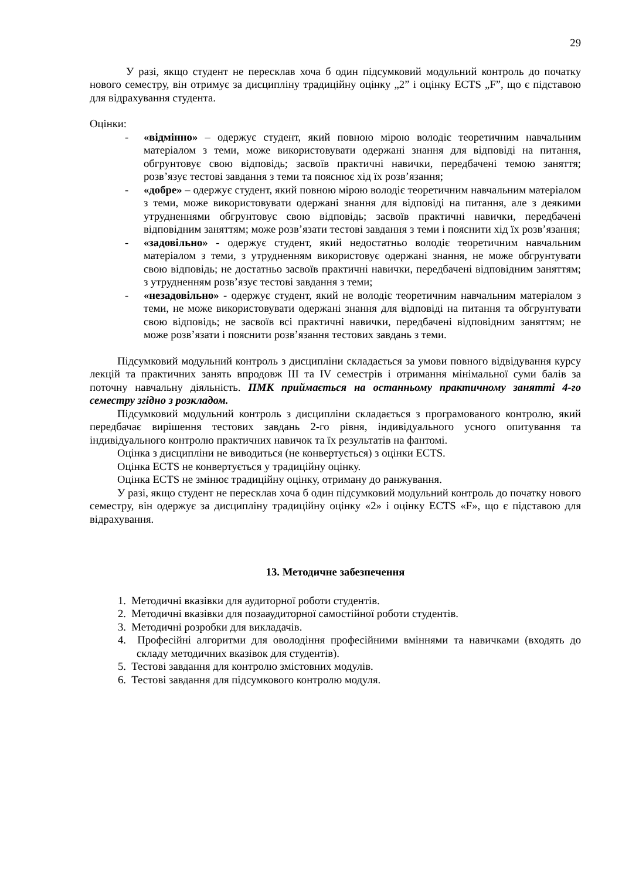29
У разі, якщо студент не пересклав хоча б один підсумковий модульний контроль до початку нового семестру, він отримує за дисципліну традиційну оцінку „2” і оцінку ECTS „F”, що є підставою для відрахування студента.
Оцінки:
- «відмінно» – одержує студент, який повною мірою володіє теоретичним навчальним матеріалом з теми, може використовувати одержані знання для відповіді на питання, обгрунтовує свою відповідь; засвоїв практичні навички, передбачені темою заняття; розв’язує тестові завдання з теми та пояснює хід їх розв’язання;
- «добре» – одержує студент, який повною мірою володіє теоретичним навчальним матеріалом з теми, може використовувати одержані знання для відповіді на питання, але з деякими утрудненнями обгрунтовує свою відповідь; засвоїв практичні навички, передбачені відповідним заняттям; може розв’язати тестові завдання з теми і пояснити хід їх розв’язання;
- «задовільно» - одержує студент, який недостатньо володіє теоретичним навчальним матеріалом з теми, з утрудненням використовує одержані знання, не може обгрунтувати свою відповідь; не достатньо засвоїв практичні навички, передбачені відповідним заняттям; з утрудненням розв’язує тестові завдання з теми;
- «незадовільно» - одержує студент, який не володіє теоретичним навчальним матеріалом з теми, не може використовувати одержані знання для відповіді на питання та обгрунтувати свою відповідь; не засвоїв всі практичні навички, передбачені відповідним заняттям; не може розв’язати і пояснити розв’язання тестових завдань з теми.
Підсумковий модульний контроль з дисципліни складається за умови повного відвідування курсу лекцій та практичних занять впродовж III та IV семестрів і отримання мінімальної суми балів за поточну навчальну діяльність. ПМК приймається на останньому практичному занятті 4-го семестру згідно з розкладом.
Підсумковий модульний контроль з дисципліни складається з програмованого контролю, який передбачає вирішення тестових завдань 2-го рівня, індивідуального усного опитування та індивідуального контролю практичних навичок та їх результатів на фантомі.
Оцінка з дисципліни не виводиться (не конвертується) з оцінки ECTS.
Оцінка ECTS не конвертується у традиційну оцінку.
Оцінка ECTS не змінює традиційну оцінку, отриману до ранжування.
У разі, якщо студент не пересклав хоча б один підсумковий модульний контроль до початку нового семестру, він одержує за дисципліну традиційну оцінку «2» і оцінку ECTS «F», що є підставою для відрахування.
13. Методичне забезпечення
1. Методичні вказівки для аудиторної роботи студентів.
2. Методичні вказівки для позааудиторної самостійної роботи студентів.
3. Методичні розробки для викладачів.
4. Професійні алгоритми для оволодіння професійними вміннями та навичками (входять до складу методичних вказівок для студентів).
5. Тестові завдання для контролю змістовних модулів.
6. Тестові завдання для підсумкового контролю модуля.